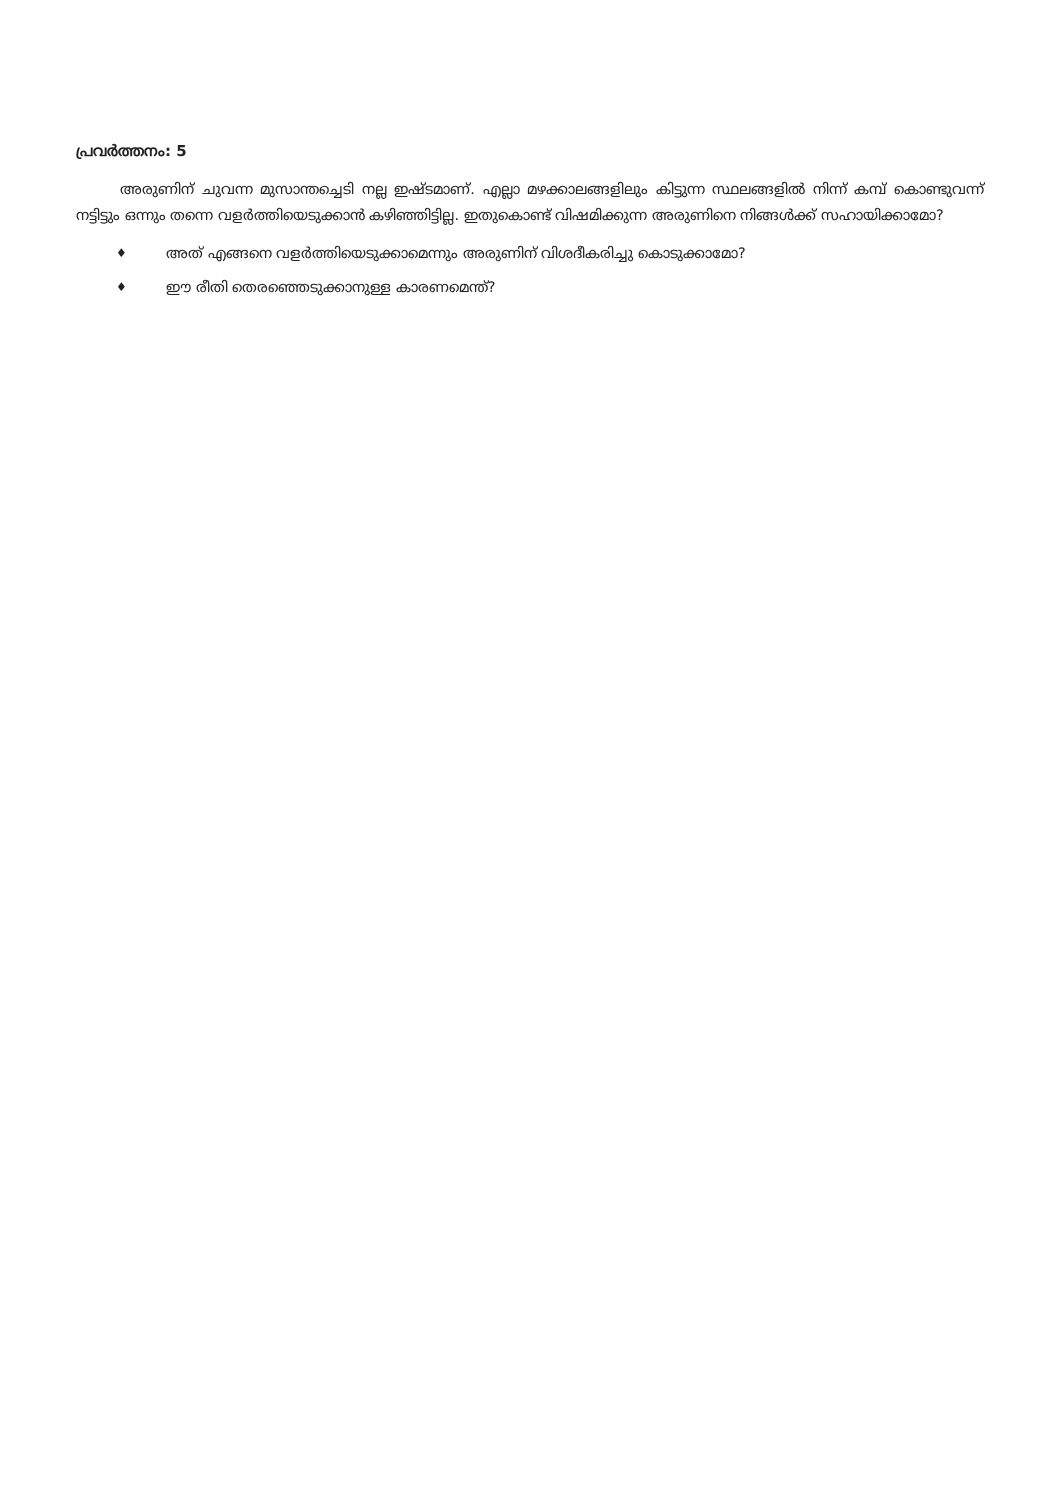പ്രവർത്തനം: 5
അരുണിന് ചുവന്ന മുസാന്തച്ചെടി നല്ല ഇഷ്ടമാണ്. എല്ലാ മഴക്കാലങ്ങളിലും കിട്ടുന്ന സ്ഥലങ്ങളിൽ നിന്ന് കമ്പ് കൊണ്ടുവന്ന് നട്ടിട്ടും ഒന്നും തന്നെ വളർത്തിയെടുക്കാൻ കഴിഞ്ഞിട്ടില്ല. ഇതുകൊണ്ട് വിഷമിക്കുന്ന അരുണിനെ നിങ്ങൾക്ക് സഹായിക്കാമോ?
♦ അത് എങ്ങനെ വളർത്തിയെടുക്കാമെന്നും അരുണിന് വിശദീകരിച്ചു കൊടുക്കാമോ?
♦ ഈ രീതി തെരഞ്ഞെടുക്കാനുള്ള കാരണമെന്ത്?